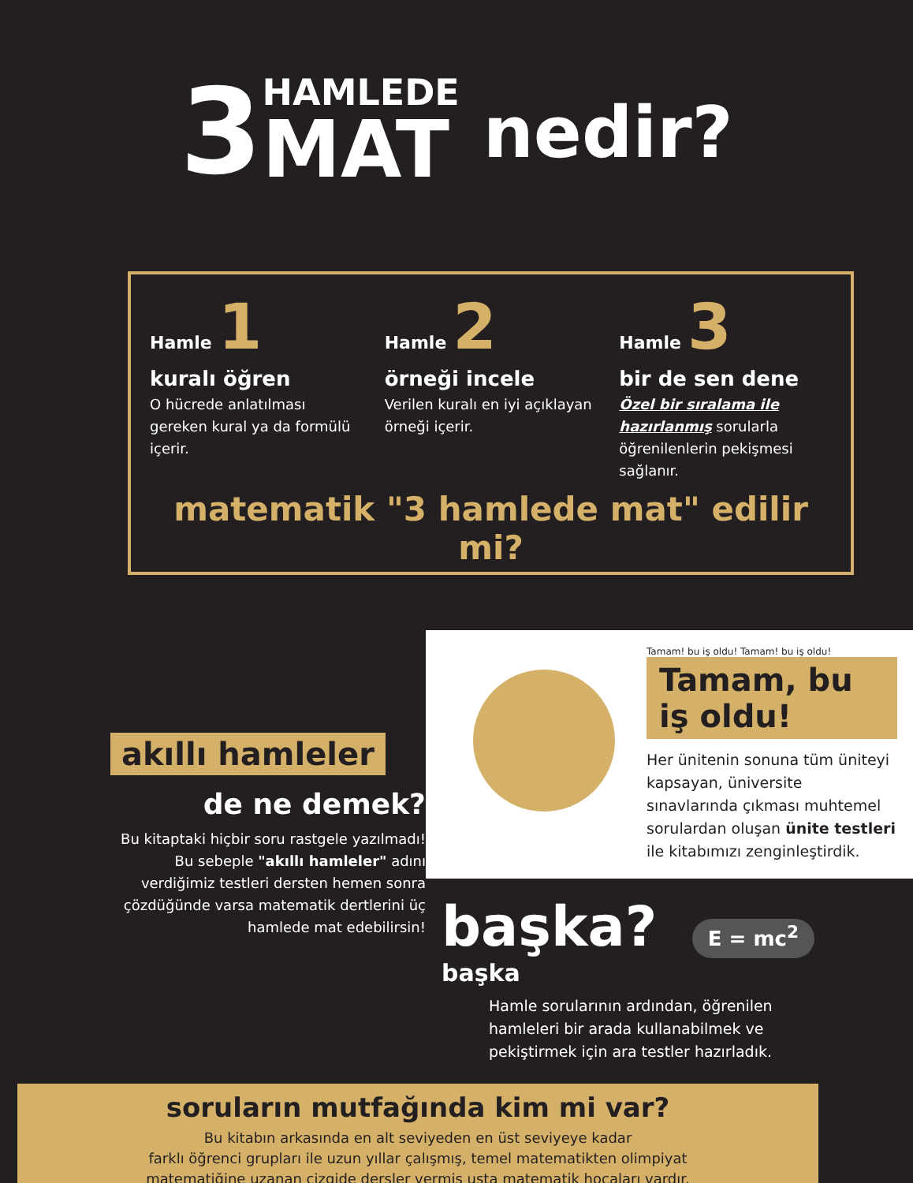3 HAMLEDE MAT nedir?
Hamle 1
kuralı öğren
O hücrede anlatılması gereken kural ya da formülü içerir.
Hamle 2
örneği incele
Verilen kuralı en iyi açıklayan örneği içerir.
Hamle 3
bir de sen dene
Özel bir sıralama ile hazırlanmış sorularla öğrenilenlerin pekişmesi sağlanır.
matematik "3 hamlede mat" edilir mi?
akıllı hamleler
de ne demek?
Bu kitaptaki hiçbir soru rastgele yazılmadı!
Bu sebeple "akıllı hamleler" adını verdiğimiz testleri dersten hemen sonra çözdüğünde varsa matematik dertlerini üç hamlede mat edebilirsin!
Tamam! bu iş oldu! Tamam! bu iş oldu!
Tamam, bu iş oldu!
Her ünitenin sonuna tüm üniteyi kapsayan, üniversite sınavlarında çıkması muhtemel sorulardan oluşan ünite testleri ile kitabımızı zenginleştirdik.
başka? E = mc<sup>2</sup>
başka
Hamle sorularının ardından, öğrenilen hamleleri bir arada kullanabilmek ve pekiştirmek için ara testler hazırladık.
soruların mutfağında kim mi var?
Bu kitabın arkasında en alt seviyeden en üst seviyeye kadar
farklı öğrenci grupları ile uzun yıllar çalışmış, temel matematikten olimpiyat
matematiğine uzanan çizgide dersler vermiş usta matematik hocaları vardır.